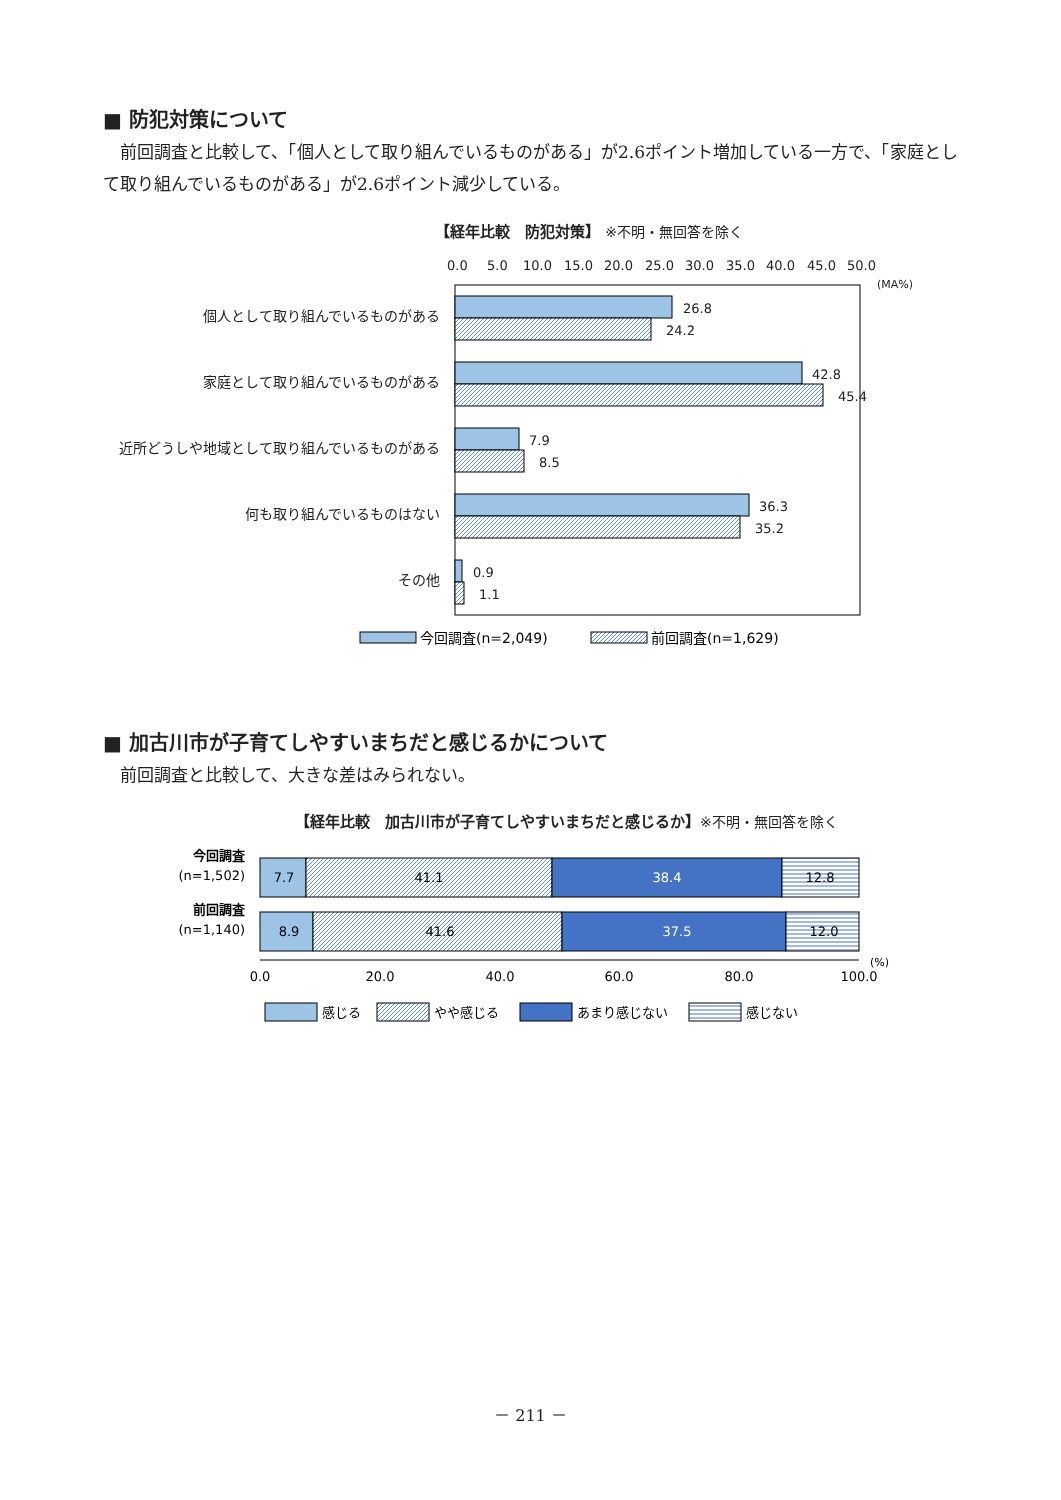■ 防犯対策について
　前回調査と比較して、「個人として取り組んでいるものがある」が2.6ポイント増加している一方で、「家庭として取り組んでいるものがある」が2.6ポイント減少している。
【経年比較　防犯対策】 ※不明・無回答を除く
0.0
5.0
10.0
15.0
20.0
25.0
30.0
35.0
40.0
45.0
50.0
(MA%)
個人として取り組んでいるものがある
家庭として取り組んでいるものがある
近所どうしや地域として取り組んでいるものがある
何も取り組んでいるものはない
その他
26.8
24.2
42.8
45.4
7.9
8.5
36.3
35.2
0.9
1.1
今回調査(n=2,049)
前回調査(n=1,629)
■ 加古川市が子育てしやすいまちだと感じるかについて
　前回調査と比較して、大きな差はみられない。
【経年比較　加古川市が子育てしやすいまちだと感じるか】※不明・無回答を除く
今回調査
(n=1,502)
前回調査
(n=1,140)
7.7
41.1
38.4
12.8
8.9
41.6
37.5
12.0
0.0
20.0
40.0
60.0
80.0
100.0
(%)
感じる
やや感じる
あまり感じない
感じない
－ 211 －